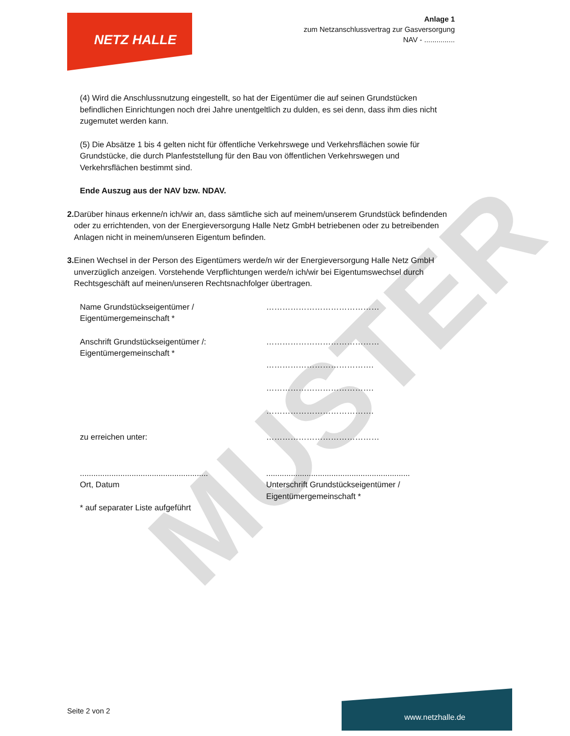MUSTER
NETZ HALLE
Anlage 1
zum Netzanschlussvertrag zur Gasversorgung
NAV - ...............
(4) Wird die Anschlussnutzung eingestellt, so hat der Eigentümer die auf seinen Grundstücken befindlichen Einrichtungen noch drei Jahre unentgeltlich zu dulden, es sei denn, dass ihm dies nicht zugemutet werden kann.
(5) Die Absätze 1 bis 4 gelten nicht für öffentliche Verkehrswege und Verkehrsflächen sowie für Grundstücke, die durch Planfeststellung für den Bau von öffentlichen Verkehrswegen und Verkehrsflächen bestimmt sind.
Ende Auszug aus der NAV bzw. NDAV.
2. Darüber hinaus erkenne/n ich/wir an, dass sämtliche sich auf meinem/unserem Grundstück befindenden oder zu errichtenden, von der Energieversorgung Halle Netz GmbH betriebenen oder zu betreibenden Anlagen nicht in meinem/unseren Eigentum befinden.
3. Einen Wechsel in der Person des Eigentümers werde/n wir der Energieversorgung Halle Netz GmbH unverzüglich anzeigen. Vorstehende Verpflichtungen werde/n ich/wir bei Eigentumswechsel durch Rechtsgeschäft auf meinen/unseren Rechtsnachfolger übertragen.
Name Grundstückseigentümer /
Eigentümergemeinschaft *
……………………………………
Anschrift Grundstückseigentümer /:
Eigentümergemeinschaft *
……………………………………
………………………………….
………………………………….
………………………………….
zu erreichen unter: ……………………………………
.........................................................
Ort, Datum
................................................................
Unterschrift Grundstückseigentümer /
Eigentümergemeinschaft *
* auf separater Liste aufgeführt
Seite 2 von 2
www.netzhalle.de